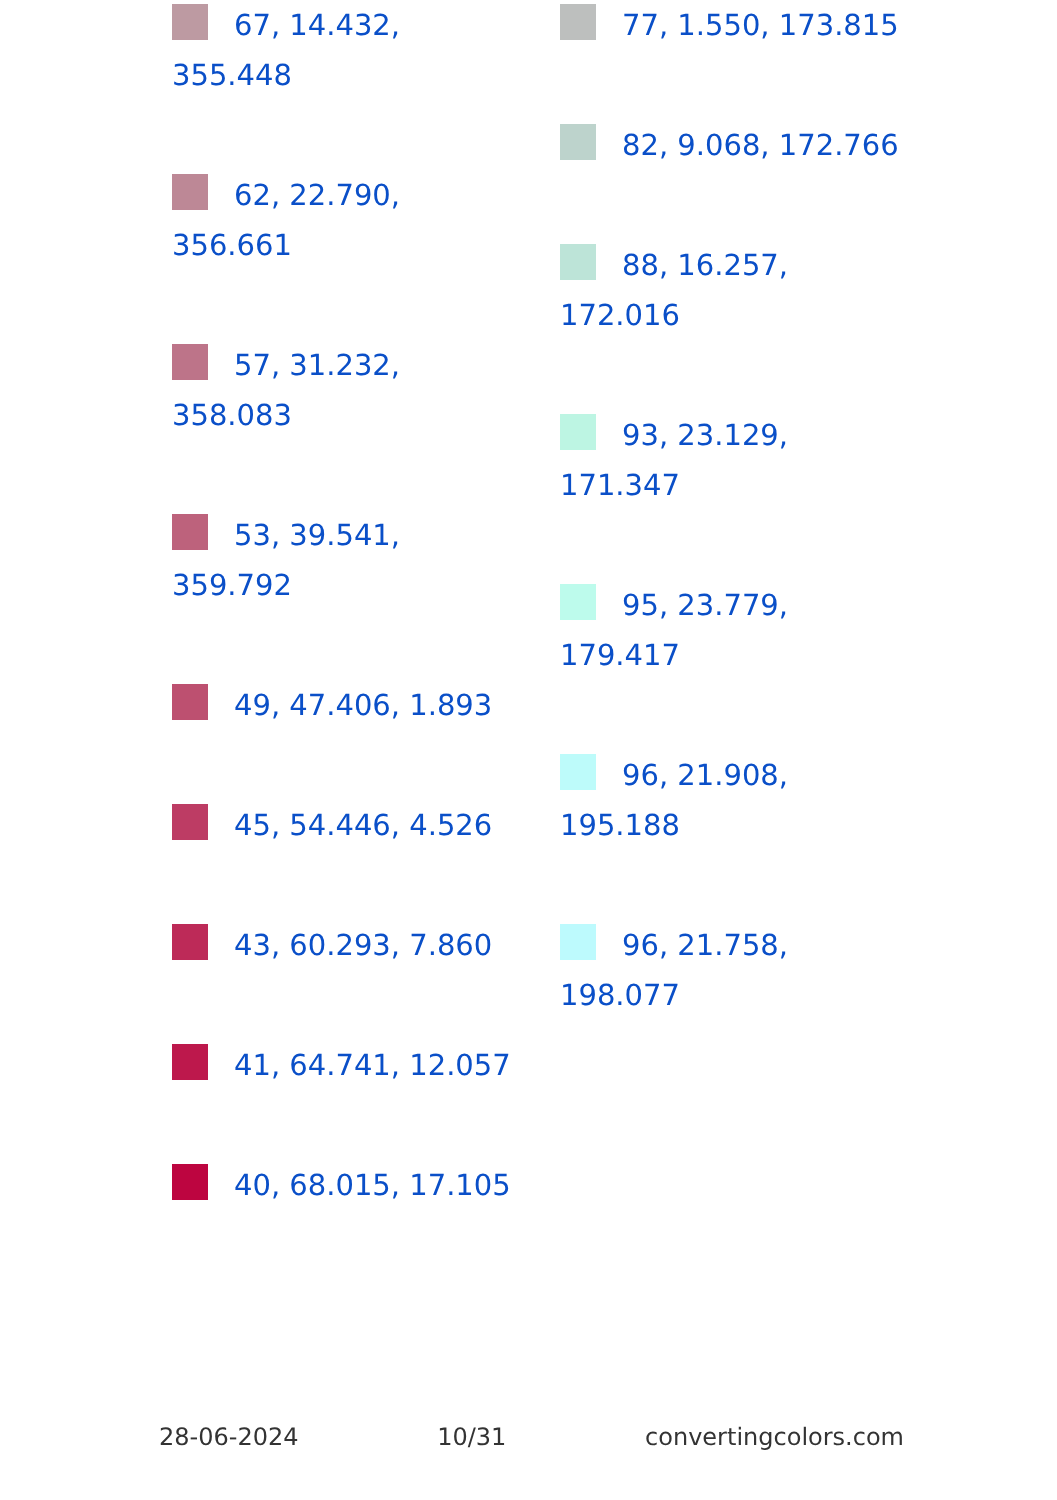67, 14.432,
355.448
62, 22.790,
356.661
57, 31.232,
358.083
53, 39.541,
359.792
49, 47.406, 1.893
45, 54.446, 4.526
43, 60.293, 7.860
41, 64.741, 12.057
40, 68.015, 17.105
77, 1.550, 173.815
82, 9.068, 172.766
88, 16.257,
172.016
93, 23.129,
171.347
95, 23.779,
179.417
96, 21.908,
195.188
96, 21.758,
198.077
28-06-2024 10/31 convertingcolors.com